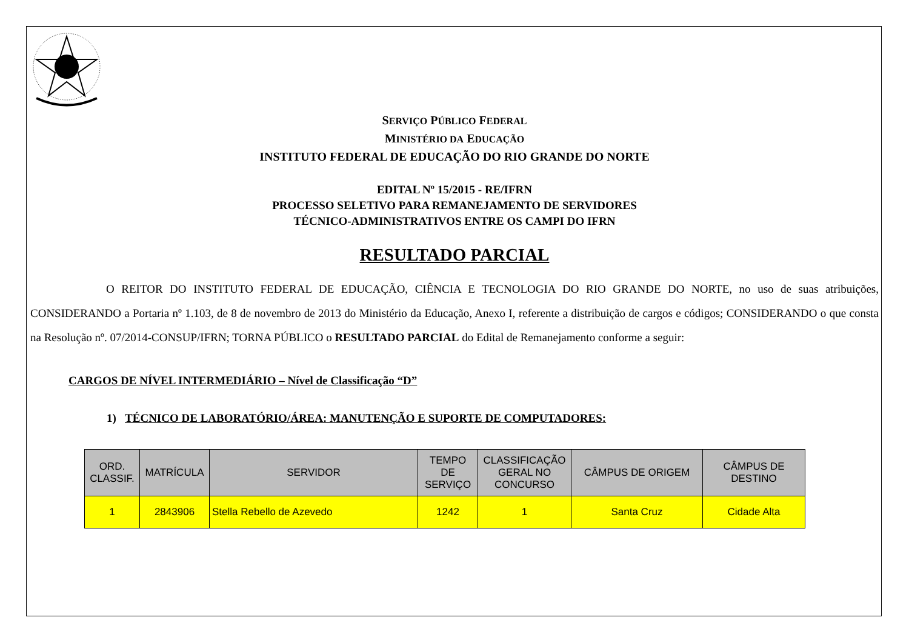SERVIÇO PÚBLICO FEDERAL
MINISTÉRIO DA EDUCAÇÃO
INSTITUTO FEDERAL DE EDUCAÇÃO DO RIO GRANDE DO NORTE
EDITAL Nº 15/2015 - RE/IFRN
PROCESSO SELETIVO PARA REMANEJAMENTO DE SERVIDORES
TÉCNICO-ADMINISTRATIVOS ENTRE OS CAMPI DO IFRN
RESULTADO PARCIAL
O REITOR DO INSTITUTO FEDERAL DE EDUCAÇÃO, CIÊNCIA E TECNOLOGIA DO RIO GRANDE DO NORTE, no uso de suas atribuições, CONSIDERANDO a Portaria nº 1.103, de 8 de novembro de 2013 do Ministério da Educação, Anexo I, referente a distribuição de cargos e códigos; CONSIDERANDO o que consta na Resolução nº. 07/2014-CONSUP/IFRN; TORNA PÚBLICO o RESULTADO PARCIAL do Edital de Remanejamento conforme a seguir:
CARGOS DE NÍVEL INTERMEDIÁRIO – Nível de Classificação “D”
1) TÉCNICO DE LABORATÓRIO/ÁREA: MANUTENÇÃO E SUPORTE DE COMPUTADORES:
| ORD. CLASSIF. | MATRÍCULA | SERVIDOR | TEMPO DE SERVIÇO | CLASSIFICAÇÃO GERAL NO CONCURSO | CÂMPUS DE ORIGEM | CÂMPUS DE DESTINO |
| --- | --- | --- | --- | --- | --- | --- |
| 1 | 2843906 | Stella Rebello de Azevedo | 1242 | 1 | Santa Cruz | Cidade Alta |